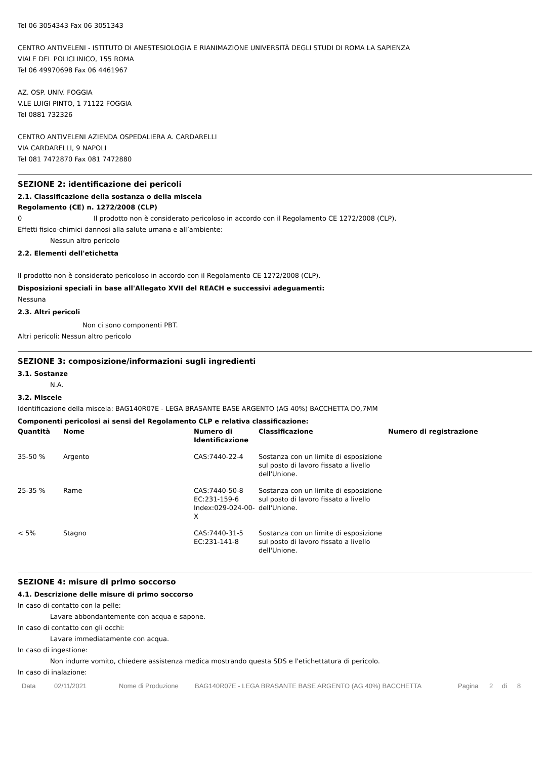Tel 06 3054343 Fax 06 3051343
CENTRO ANTIVELENI - ISTITUTO DI ANESTESIOLOGIA E RIANIMAZIONE UNIVERSITÀ DEGLI STUDI DI ROMA LA SAPIENZA
VIALE DEL POLICLINICO, 155 ROMA
Tel 06 49970698 Fax 06 4461967
AZ. OSP. UNIV. FOGGIA
V.LE LUIGI PINTO, 1 71122 FOGGIA
Tel 0881 732326
CENTRO ANTIVELENI AZIENDA OSPEDALIERA A. CARDARELLI
VIA CARDARELLI, 9 NAPOLI
Tel 081 7472870 Fax 081 7472880
SEZIONE 2: identificazione dei pericoli
2.1. Classificazione della sostanza o della miscela
Regolamento (CE) n. 1272/2008 (CLP)
0 Il prodotto non è considerato pericoloso in accordo con il Regolamento CE 1272/2008 (CLP).
Effetti fisico-chimici dannosi alla salute umana e all’ambiente:
Nessun altro pericolo
2.2. Elementi dell'etichetta
Il prodotto non è considerato pericoloso in accordo con il Regolamento CE 1272/2008 (CLP).
Disposizioni speciali in base all'Allegato XVII del REACH e successivi adeguamenti:
Nessuna
2.3. Altri pericoli
Non ci sono componenti PBT.
Altri pericoli: Nessun altro pericolo
SEZIONE 3: composizione/informazioni sugli ingredienti
3.1. Sostanze
N.A.
3.2. Miscele
Identificazione della miscela: BAG140R07E - LEGA BRASANTE BASE ARGENTO (AG 40%) BACCHETTA D0,7MM
Componenti pericolosi ai sensi del Regolamento CLP e relativa classificazione:
| Quantità | Nome | Numero di Identificazione | Classificazione | Numero di registrazione |
| --- | --- | --- | --- | --- |
| 35-50 % | Argento | CAS:7440-22-4 | Sostanza con un limite di esposizione sul posto di lavoro fissato a livello dell'Unione. | |
| 25-35 % | Rame | CAS:7440-50-8 EC:231-159-6 Index:029-024-00-X | Sostanza con un limite di esposizione sul posto di lavoro fissato a livello dell'Unione. | |
| < 5% | Stagno | CAS:7440-31-5 EC:231-141-8 | Sostanza con un limite di esposizione sul posto di lavoro fissato a livello dell'Unione. | |
SEZIONE 4: misure di primo soccorso
4.1. Descrizione delle misure di primo soccorso
In caso di contatto con la pelle:
Lavare abbondantemente con acqua e sapone.
In caso di contatto con gli occhi:
Lavare immediatamente con acqua.
In caso di ingestione:
Non indurre vomito, chiedere assistenza medica mostrando questa SDS e l'etichettatura di pericolo.
In caso di inalazione:
Data 02/11/2021 Nome di Produzione BAG140R07E - LEGA BRASANTE BASE ARGENTO (AG 40%) BACCHETTA Pagina 2 di 8